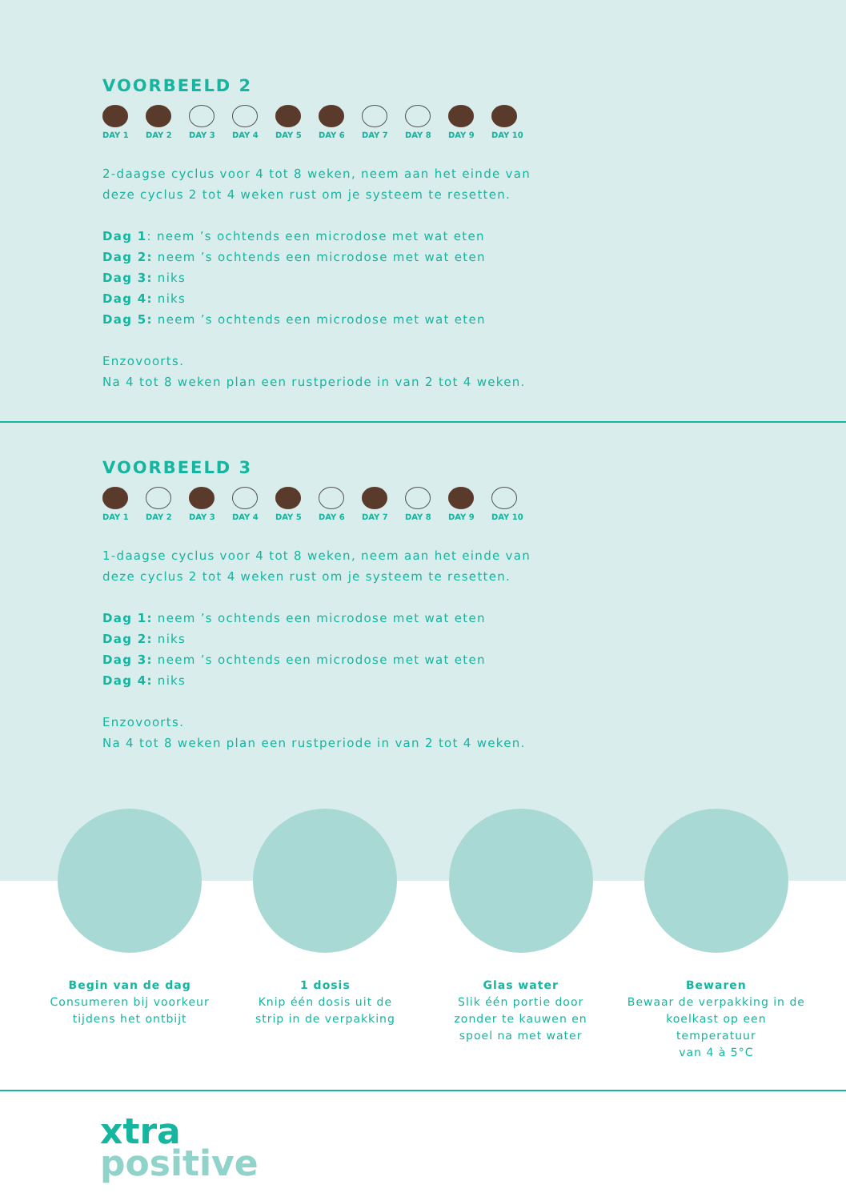VOORBEELD 2
DAY 1 DAY 2 DAY 3 DAY 4 DAY 5 DAY 6 DAY 7 DAY 8 DAY 9 DAY 10
2-daagse cyclus voor 4 tot 8 weken, neem aan het einde van
deze cyclus 2 tot 4 weken rust om je systeem te resetten.
Dag 1: neem ’s ochtends een microdose met wat eten
Dag 2: neem ’s ochtends een microdose met wat eten
Dag 3: niks
Dag 4: niks
Dag 5: neem ’s ochtends een microdose met wat eten
Enzovoorts.
Na 4 tot 8 weken plan een rustperiode in van 2 tot 4 weken.
VOORBEELD 3
DAY 1 DAY 2 DAY 3 DAY 4 DAY 5 DAY 6 DAY 7 DAY 8 DAY 9 DAY 10
1-daagse cyclus voor 4 tot 8 weken, neem aan het einde van
deze cyclus 2 tot 4 weken rust om je systeem te resetten.
Dag 1: neem ’s ochtends een microdose met wat eten
Dag 2: niks
Dag 3: neem ’s ochtends een microdose met wat eten
Dag 4: niks
Enzovoorts.
Na 4 tot 8 weken plan een rustperiode in van 2 tot 4 weken.
Begin van de dag
Consumeren bij voorkeur
tijdens het ontbijt
1 dosis
Knip één dosis uit de
strip in de verpakking
Glas water
Slik één portie door
zonder te kauwen en
spoel na met water
Bewaren
Bewaar de verpakking in de
koelkast op een temperatuur
van 4 à 5°C
xtra
positive